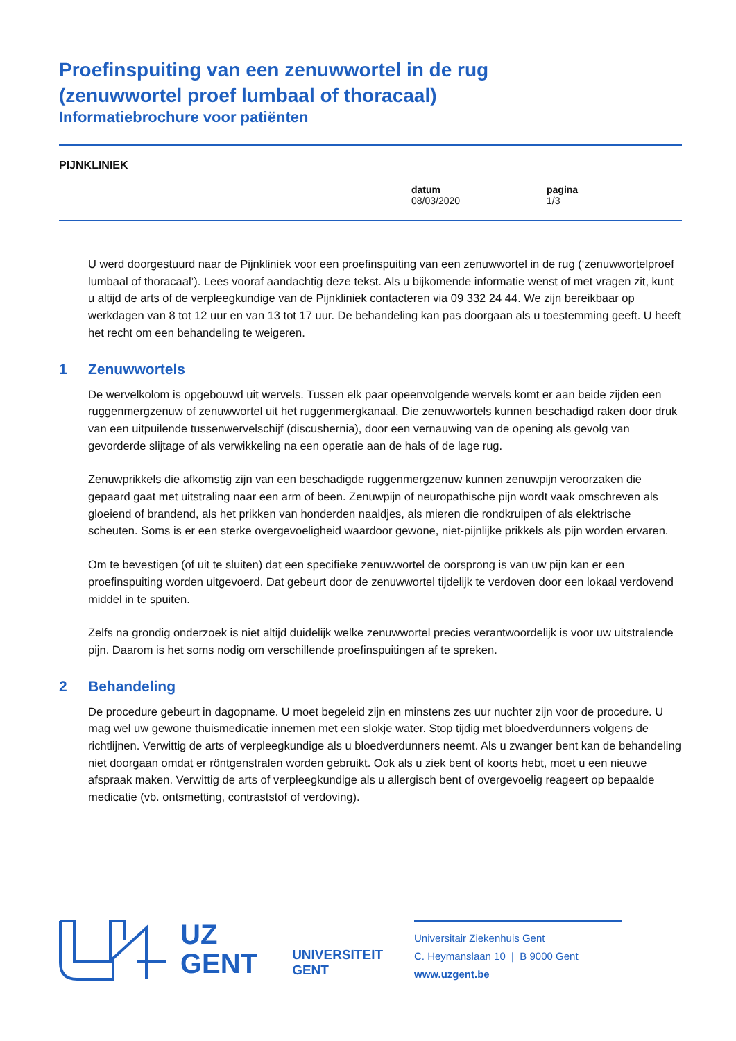Proefinspuiting van een zenuwwortel in de rug
(zenuwwortel proef lumbaal of thoracaal)
Informatiebrochure voor patiënten
PIJNKLINIEK
datum
08/03/2020
pagina
1/3
U werd doorgestuurd naar de Pijnkliniek voor een proefinspuiting van een zenuwwortel in de rug (‘zenuwwortelproef lumbaal of thoracaal’). Lees vooraf aandachtig deze tekst. Als u bijkomende informatie wenst of met vragen zit, kunt u altijd de arts of de verpleegkundige van de Pijnkliniek contacteren via 09 332 24 44. We zijn bereikbaar op werkdagen van 8 tot 12 uur en van 13 tot 17 uur. De behandeling kan pas doorgaan als u toestemming geeft. U heeft het recht om een behandeling te weigeren.
1 Zenuwwortels
De wervelkolom is opgebouwd uit wervels. Tussen elk paar opeenvolgende wervels komt er aan beide zijden een ruggenmergzenuw of zenuwwortel uit het ruggenmergkanaal. Die zenuwwortels kunnen beschadigd raken door druk van een uitpuilende tussenwervelschijf (discushernia), door een vernauwing van de opening als gevolg van gevorderde slijtage of als verwikkeling na een operatie aan de hals of de lage rug.
Zenuwprikkels die afkomstig zijn van een beschadigde ruggenmergzenuw kunnen zenuwpijn veroorzaken die gepaard gaat met uitstraling naar een arm of been. Zenuwpijn of neuropathische pijn wordt vaak omschreven als gloeiend of brandend, als het prikken van honderden naaldjes, als mieren die rondkruipen of als elektrische scheuten. Soms is er een sterke overgevoeligheid waardoor gewone, niet-pijnlijke prikkels als pijn worden ervaren.
Om te bevestigen (of uit te sluiten) dat een specifieke zenuwwortel de oorsprong is van uw pijn kan er een proefinspuiting worden uitgevoerd. Dat gebeurt door de zenuwwortel tijdelijk te verdoven door een lokaal verdovend middel in te spuiten.
Zelfs na grondig onderzoek is niet altijd duidelijk welke zenuwwortel precies verantwoordelijk is voor uw uitstralende pijn. Daarom is het soms nodig om verschillende proefinspuitingen af te spreken.
2 Behandeling
De procedure gebeurt in dagopname. U moet begeleid zijn en minstens zes uur nuchter zijn voor de procedure. U mag wel uw gewone thuismedicatie innemen met een slokje water. Stop tijdig met bloedverdunners volgens de richtlijnen. Verwittig de arts of verpleegkundige als u bloedverdunners neemt. Als u zwanger bent kan de behandeling niet doorgaan omdat er röntgenstralen worden gebruikt. Ook als u ziek bent of koorts hebt, moet u een nieuwe afspraak maken. Verwittig de arts of verpleegkundige als u allergisch bent of overgevoelig reageert op bepaalde medicatie (vb. ontsmetting, contraststof of verdoving).
UZ
GENT
UNIVERSITEIT
GENT
Universitair Ziekenhuis Gent
C. Heymanslaan 10 | B 9000 Gent
www.uzgent.be